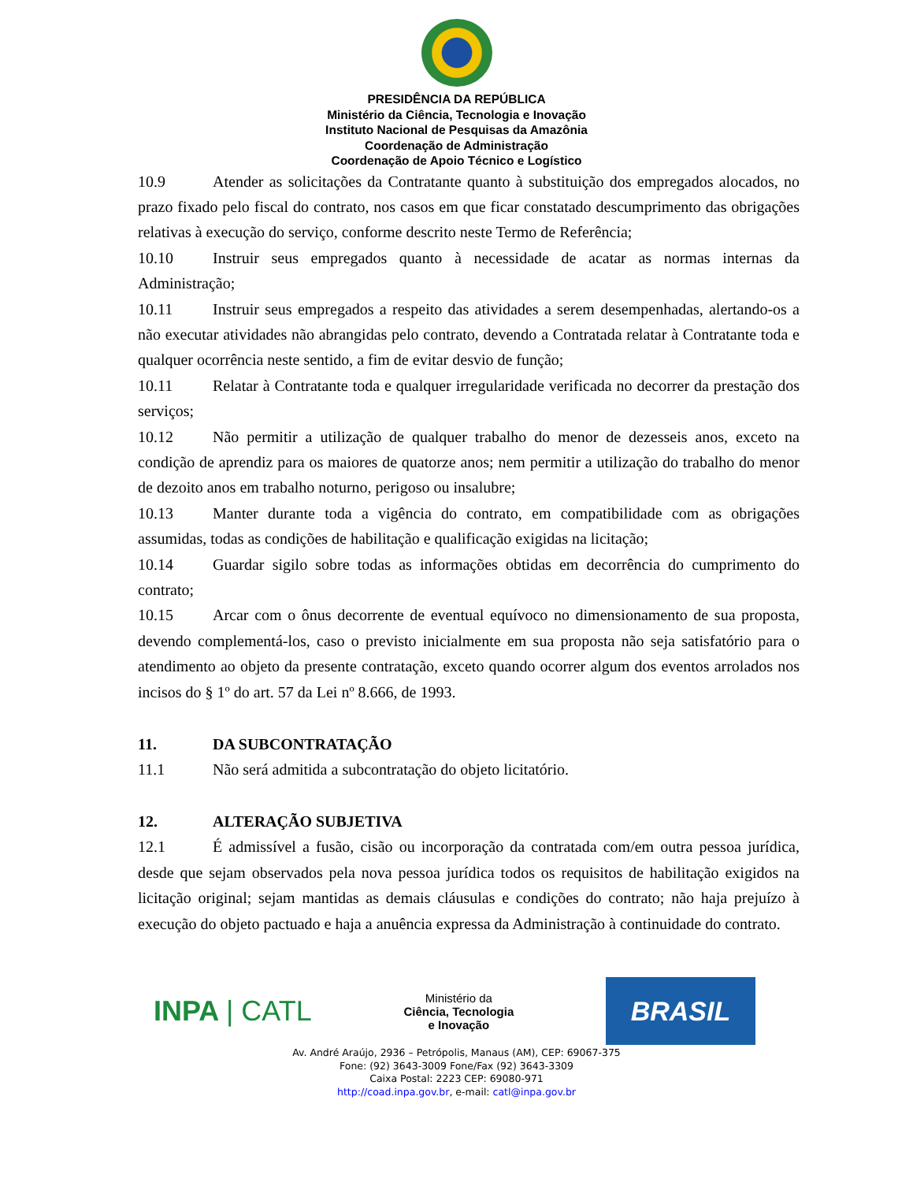PRESIDÊNCIA DA REPÚBLICA
Ministério da Ciência, Tecnologia e Inovação
Instituto Nacional de Pesquisas da Amazônia
Coordenação de Administração
Coordenação de Apoio Técnico e Logístico
10.9 Atender as solicitações da Contratante quanto à substituição dos empregados alocados, no prazo fixado pelo fiscal do contrato, nos casos em que ficar constatado descumprimento das obrigações relativas à execução do serviço, conforme descrito neste Termo de Referência;
10.10 Instruir seus empregados quanto à necessidade de acatar as normas internas da Administração;
10.11 Instruir seus empregados a respeito das atividades a serem desempenhadas, alertando-os a não executar atividades não abrangidas pelo contrato, devendo a Contratada relatar à Contratante toda e qualquer ocorrência neste sentido, a fim de evitar desvio de função;
10.11 Relatar à Contratante toda e qualquer irregularidade verificada no decorrer da prestação dos serviços;
10.12 Não permitir a utilização de qualquer trabalho do menor de dezesseis anos, exceto na condição de aprendiz para os maiores de quatorze anos; nem permitir a utilização do trabalho do menor de dezoito anos em trabalho noturno, perigoso ou insalubre;
10.13 Manter durante toda a vigência do contrato, em compatibilidade com as obrigações assumidas, todas as condições de habilitação e qualificação exigidas na licitação;
10.14 Guardar sigilo sobre todas as informações obtidas em decorrência do cumprimento do contrato;
10.15 Arcar com o ônus decorrente de eventual equívoco no dimensionamento de sua proposta, devendo complementá-los, caso o previsto inicialmente em sua proposta não seja satisfatório para o atendimento ao objeto da presente contratação, exceto quando ocorrer algum dos eventos arrolados nos incisos do § 1º do art. 57 da Lei nº 8.666, de 1993.
11. DA SUBCONTRATAÇÃO
11.1 Não será admitida a subcontratação do objeto licitatório.
12. ALTERAÇÃO SUBJETIVA
12.1 É admissível a fusão, cisão ou incorporação da contratada com/em outra pessoa jurídica, desde que sejam observados pela nova pessoa jurídica todos os requisitos de habilitação exigidos na licitação original; sejam mantidas as demais cláusulas e condições do contrato; não haja prejuízo à execução do objeto pactuado e haja a anuência expressa da Administração à continuidade do contrato.
INPA | CATL
Ministério da
Ciência, Tecnologia
e Inovação
BRASIL
Av. André Araújo, 2936 – Petrópolis, Manaus (AM), CEP: 69067-375
Fone: (92) 3643-3009 Fone/Fax (92) 3643-3309
Caixa Postal: 2223 CEP: 69080-971
http://coad.inpa.gov.br, e-mail: catl@inpa.gov.br